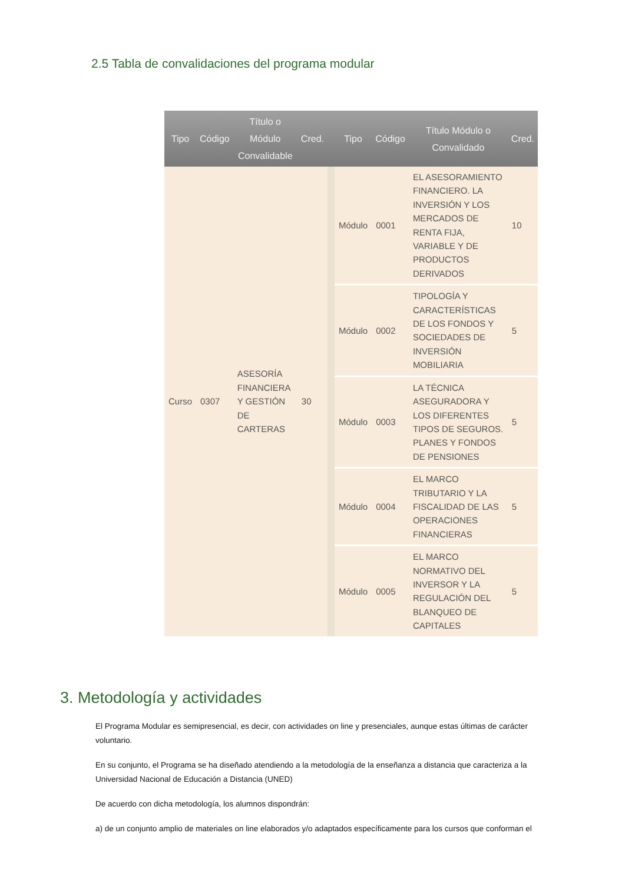2.5 Tabla de convalidaciones del programa modular
| Tipo | Código | Título o Módulo Convalidable | Cred. | | Tipo | Código | Título Módulo o Convalidado | Cred. |
| --- | --- | --- | --- | --- | --- | --- | --- | --- |
| Curso | 0307 | ASESORÍA FINANCIERA Y GESTIÓN DE CARTERAS | 30 | | Módulo | 0001 | EL ASESORAMIENTO FINANCIERO. LA INVERSIÓN Y LOS MERCADOS DE RENTA FIJA, VARIABLE Y DE PRODUCTOS DERIVADOS | 10 |
| | | | | | Módulo | 0002 | TIPOLOGÍA Y CARACTERÍSTICAS DE LOS FONDOS Y SOCIEDADES DE INVERSIÓN MOBILIARIA | 5 |
| | | | | | Módulo | 0003 | LA TÉCNICA ASEGURADORA Y LOS DIFERENTES TIPOS DE SEGUROS. PLANES Y FONDOS DE PENSIONES | 5 |
| | | | | | Módulo | 0004 | EL MARCO TRIBUTARIO Y LA FISCALIDAD DE LAS OPERACIONES FINANCIERAS | 5 |
| | | | | | Módulo | 0005 | EL MARCO NORMATIVO DEL INVERSOR Y LA REGULACIÓN DEL BLANQUEO DE CAPITALES | 5 |
3. Metodología y actividades
El Programa Modular es semipresencial, es decir, con actividades on line y presenciales, aunque estas últimas de carácter voluntario.
En su conjunto, el Programa se ha diseñado atendiendo a la metodología de la enseñanza a distancia que caracteriza a la Universidad Nacional de Educación a Distancia (UNED)
De acuerdo con dicha metodología, los alumnos dispondrán:
a) de un conjunto amplio de materiales on line elaborados y/o adaptados específicamente para los cursos que conforman el